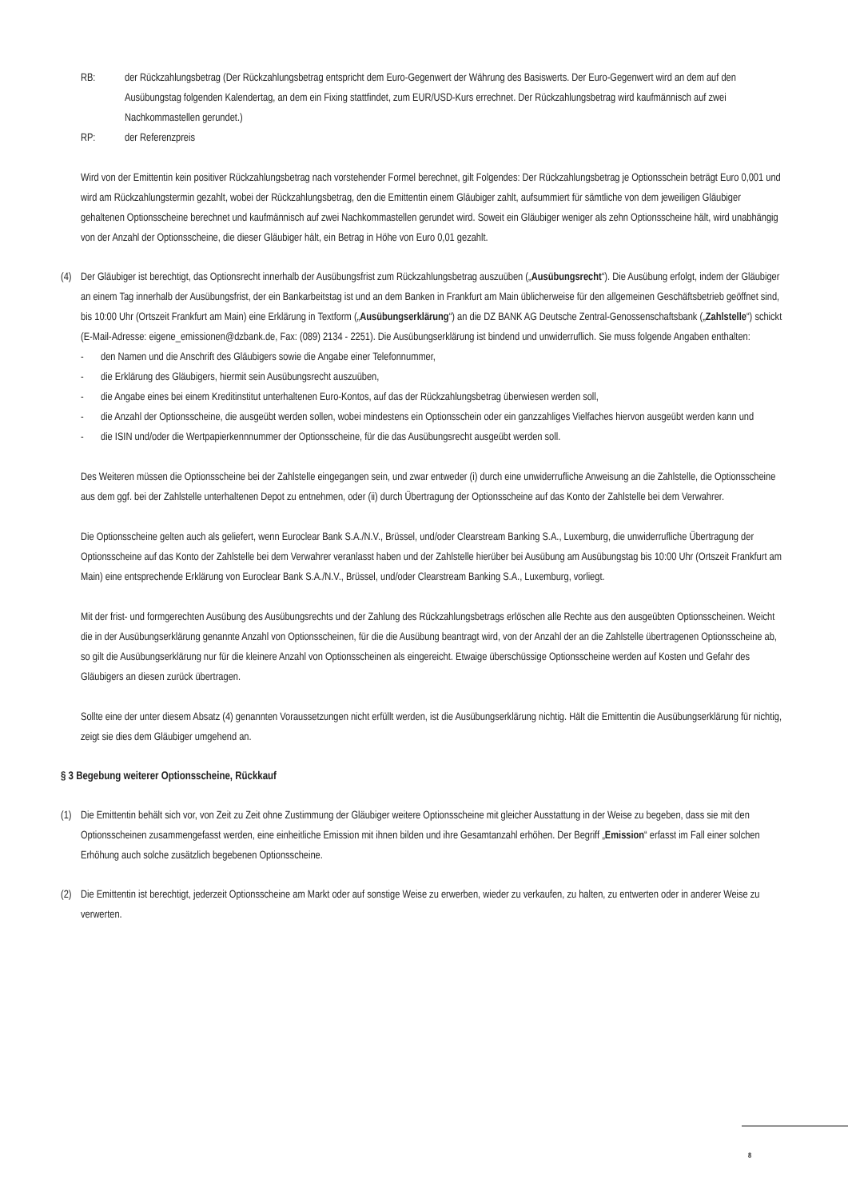RB: der Rückzahlungsbetrag (Der Rückzahlungsbetrag entspricht dem Euro-Gegenwert der Währung des Basiswerts. Der Euro-Gegenwert wird an dem auf den Ausübungstag folgenden Kalendertag, an dem ein Fixing stattfindet, zum EUR/USD-Kurs errechnet. Der Rückzahlungsbetrag wird kaufmännisch auf zwei Nachkommastellen gerundet.)
RP: der Referenzpreis
Wird von der Emittentin kein positiver Rückzahlungsbetrag nach vorstehender Formel berechnet, gilt Folgendes: Der Rückzahlungsbetrag je Optionsschein beträgt Euro 0,001 und wird am Rückzahlungstermin gezahlt, wobei der Rückzahlungsbetrag, den die Emittentin einem Gläubiger zahlt, aufsummiert für sämtliche von dem jeweiligen Gläubiger gehaltenen Optionsscheine berechnet und kaufmännisch auf zwei Nachkommastellen gerundet wird. Soweit ein Gläubiger weniger als zehn Optionsscheine hält, wird unabhängig von der Anzahl der Optionsscheine, die dieser Gläubiger hält, ein Betrag in Höhe von Euro 0,01 gezahlt.
(4) Der Gläubiger ist berechtigt, das Optionsrecht innerhalb der Ausübungsfrist zum Rückzahlungsbetrag auszuüben („Ausübungsrecht“). Die Ausübung erfolgt, indem der Gläubiger an einem Tag innerhalb der Ausübungsfrist, der ein Bankarbeitstag ist und an dem Banken in Frankfurt am Main üblicherweise für den allgemeinen Geschäftsbetrieb geöffnet sind, bis 10:00 Uhr (Ortszeit Frankfurt am Main) eine Erklärung in Textform („Ausübungserklärung“) an die DZ BANK AG Deutsche Zentral-Genossenschaftsbank („Zahlstelle“) schickt (E-Mail-Adresse: eigene_emissionen@dzbank.de, Fax: (089) 2134 - 2251). Die Ausübungserklärung ist bindend und unwiderruflich. Sie muss folgende Angaben enthalten:
- den Namen und die Anschrift des Gläubigers sowie die Angabe einer Telefonnummer,
- die Erklärung des Gläubigers, hiermit sein Ausübungsrecht auszuüben,
- die Angabe eines bei einem Kreditinstitut unterhaltenen Euro-Kontos, auf das der Rückzahlungsbetrag überwiesen werden soll,
- die Anzahl der Optionsscheine, die ausgeübt werden sollen, wobei mindestens ein Optionsschein oder ein ganzzahliges Vielfaches hiervon ausgeübt werden kann und
- die ISIN und/oder die Wertpapierkennnummer der Optionsscheine, für die das Ausübungsrecht ausgeübt werden soll.
Des Weiteren müssen die Optionsscheine bei der Zahlstelle eingegangen sein, und zwar entweder (i) durch eine unwiderrufliche Anweisung an die Zahlstelle, die Optionsscheine aus dem ggf. bei der Zahlstelle unterhaltenen Depot zu entnehmen, oder (ii) durch Übertragung der Optionsscheine auf das Konto der Zahlstelle bei dem Verwahrer.
Die Optionsscheine gelten auch als geliefert, wenn Euroclear Bank S.A./N.V., Brüssel, und/oder Clearstream Banking S.A., Luxemburg, die unwiderrufliche Übertragung der Optionsscheine auf das Konto der Zahlstelle bei dem Verwahrer veranlasst haben und der Zahlstelle hierüber bei Ausübung am Ausübungstag bis 10:00 Uhr (Ortszeit Frankfurt am Main) eine entsprechende Erklärung von Euroclear Bank S.A./N.V., Brüssel, und/oder Clearstream Banking S.A., Luxemburg, vorliegt.
Mit der frist- und formgerechten Ausübung des Ausübungsrechts und der Zahlung des Rückzahlungsbetrags erlöschen alle Rechte aus den ausgeübten Optionsscheinen. Weicht die in der Ausübungserklärung genannte Anzahl von Optionsscheinen, für die die Ausübung beantragt wird, von der Anzahl der an die Zahlstelle übertragenen Optionsscheine ab, so gilt die Ausübungserklärung nur für die kleinere Anzahl von Optionsscheinen als eingereicht. Etwaige überschüssige Optionsscheine werden auf Kosten und Gefahr des Gläubigers an diesen zurück übertragen.
Sollte eine der unter diesem Absatz (4) genannten Voraussetzungen nicht erfüllt werden, ist die Ausübungserklärung nichtig. Hält die Emittentin die Ausübungserklärung für nichtig, zeigt sie dies dem Gläubiger umgehend an.
§ 3 Begebung weiterer Optionsscheine, Rückkauf
(1) Die Emittentin behält sich vor, von Zeit zu Zeit ohne Zustimmung der Gläubiger weitere Optionsscheine mit gleicher Ausstattung in der Weise zu begeben, dass sie mit den Optionsscheinen zusammengefasst werden, eine einheitliche Emission mit ihnen bilden und ihre Gesamtanzahl erhöhen. Der Begriff „Emission“ erfasst im Fall einer solchen Erhöhung auch solche zusätzlich begebenen Optionsscheine.
(2) Die Emittentin ist berechtigt, jederzeit Optionsscheine am Markt oder auf sonstige Weise zu erwerben, wieder zu verkaufen, zu halten, zu entwerten oder in anderer Weise zu verwerten.
8